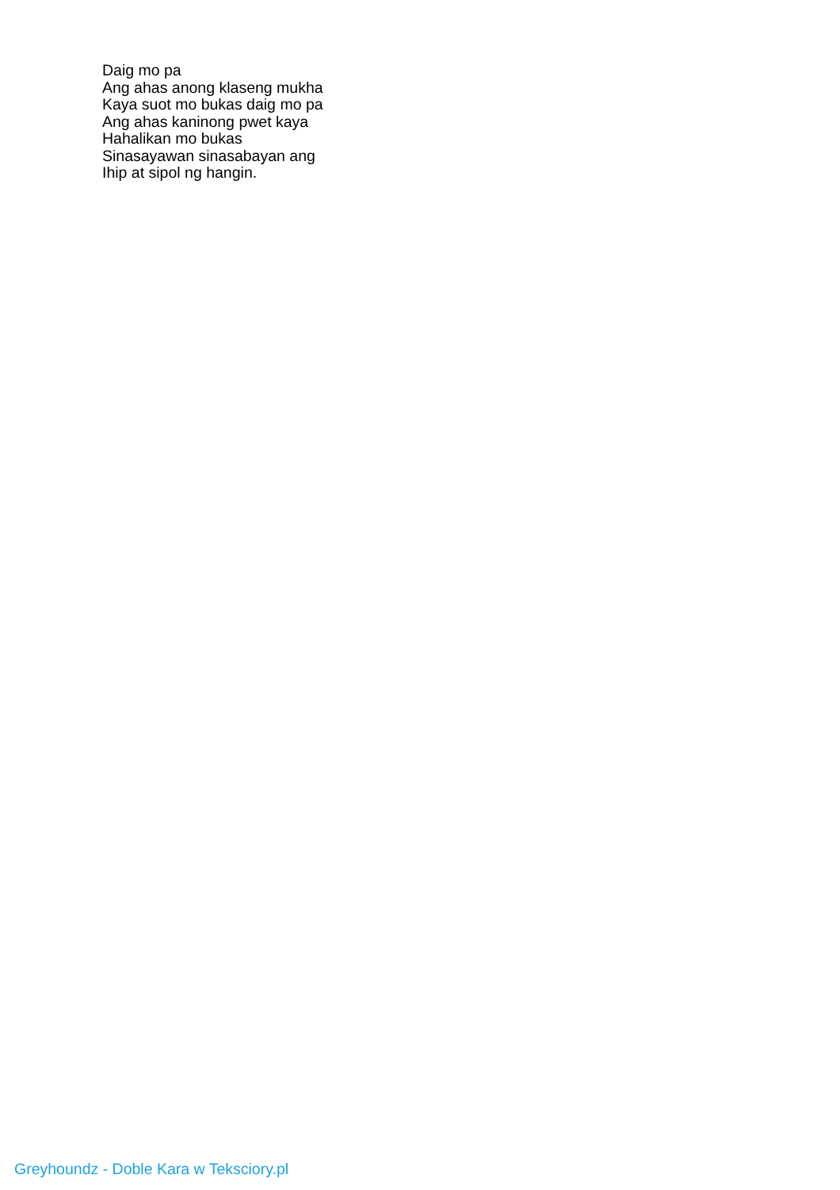Daig mo pa
Ang ahas anong klaseng mukha
Kaya suot mo bukas daig mo pa
Ang ahas kaninong pwet kaya
Hahalikan mo bukas
Sinasayawan sinasabayan ang
Ihip at sipol ng hangin.
Greyhoundz - Doble Kara w Teksciory.pl